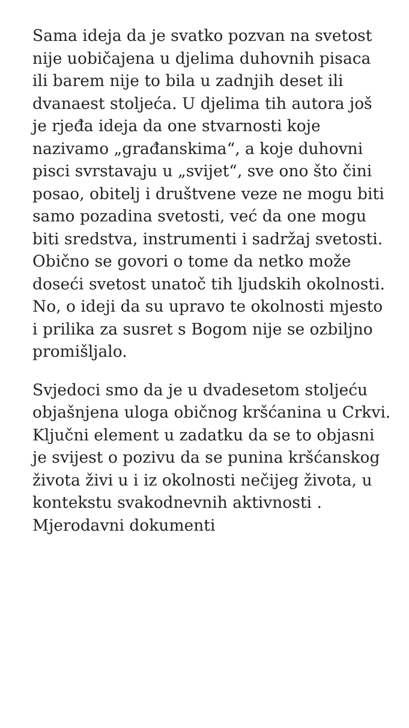Sama ideja da je svatko pozvan na svetost nije uobičajena u djelima duhovnih pisaca ili barem nije to bila u zadnjih deset ili dvanaest stoljeća. U djelima tih autora još je rjeđa ideja da one stvarnosti koje nazivamo „građanskima“, a koje duhovni pisci svrstavaju u „svijet“, sve ono što čini posao, obitelj i društvene veze ne mogu biti samo pozadina svetosti, već da one mogu biti sredstva, instrumenti i sadržaj svetosti. Obično se govori o tome da netko može doseći svetost unatoč tih ljudskih okolnosti. No, o ideji da su upravo te okolnosti mjesto i prilika za susret s Bogom nije se ozbiljno promišljalo.
Svjedoci smo da je u dvadesetom stoljeću objašnjena uloga običnog kršćanina u Crkvi. Ključni element u zadatku da se to objasni je svijest o pozivu da se punina kršćanskog života živi u i iz okolnosti nečijeg života, u kontekstu svakodnevnih aktivnosti . Mjerodavni dokumenti